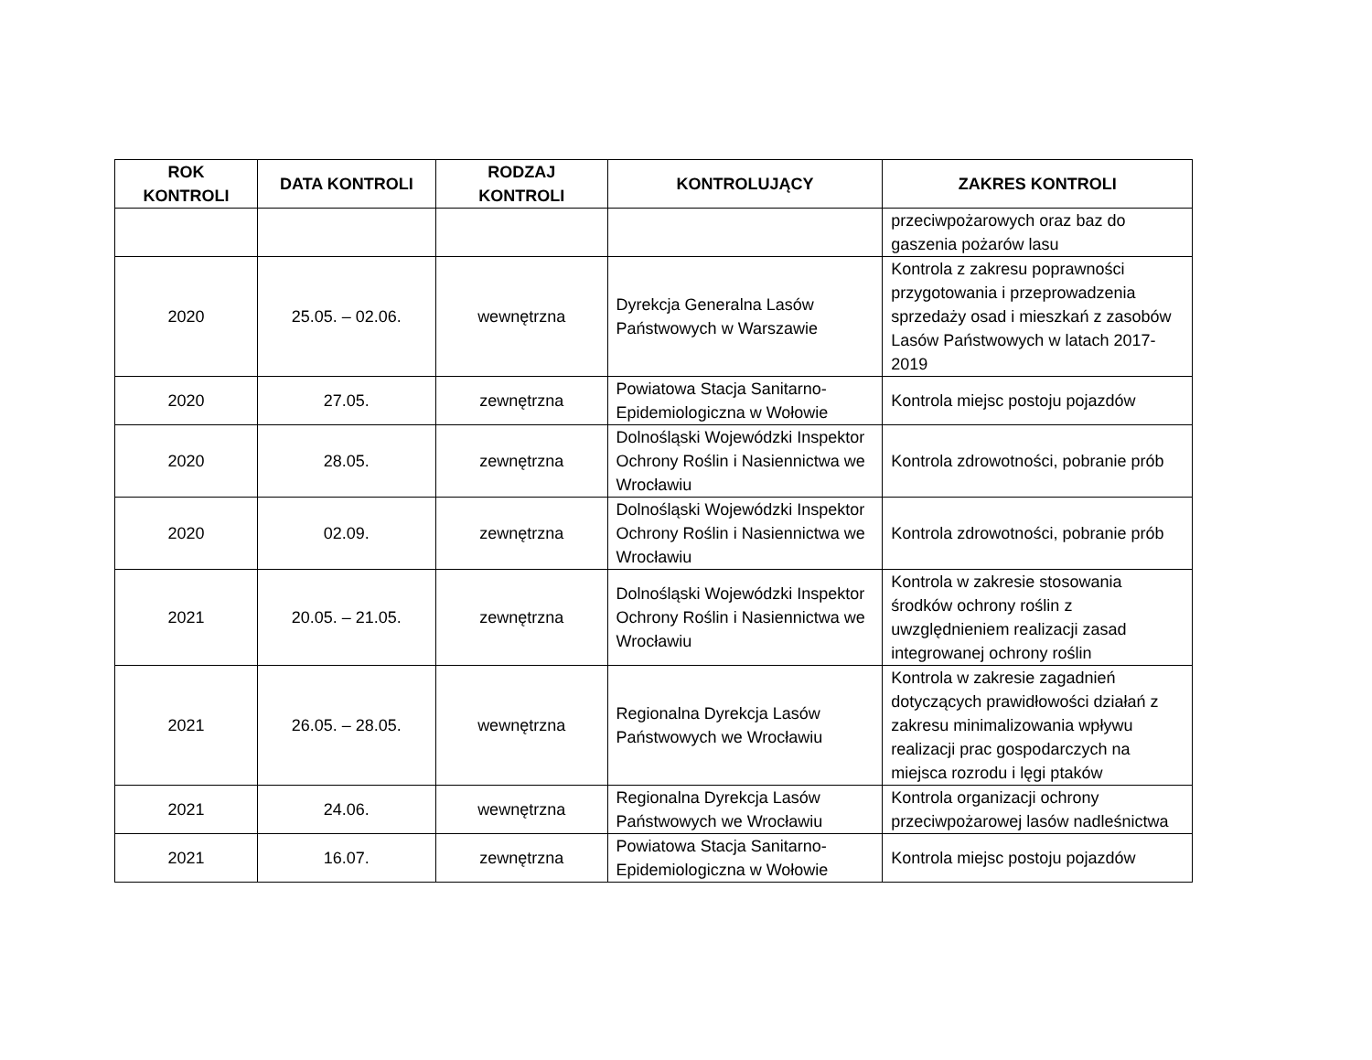| ROK KONTROLI | DATA KONTROLI | RODZAJ KONTROLI | KONTROLUJĄCY | ZAKRES KONTROLI |
| --- | --- | --- | --- | --- |
| | | | | przeciwpożarowych oraz baz do gaszenia pożarów lasu |
| 2020 | 25.05. – 02.06. | wewnętrzna | Dyrekcja Generalna Lasów Państwowych w Warszawie | Kontrola z zakresu poprawności przygotowania i przeprowadzenia sprzedaży osad i mieszkań z zasobów Lasów Państwowych w latach 2017-2019 |
| 2020 | 27.05. | zewnętrzna | Powiatowa Stacja Sanitarno-Epidemiologiczna w Wołowie | Kontrola miejsc postoju pojazdów |
| 2020 | 28.05. | zewnętrzna | Dolnośląski Wojewódzki Inspektor Ochrony Roślin i Nasiennictwa we Wrocławiu | Kontrola zdrowotności, pobranie prób |
| 2020 | 02.09. | zewnętrzna | Dolnośląski Wojewódzki Inspektor Ochrony Roślin i Nasiennictwa we Wrocławiu | Kontrola zdrowotności, pobranie prób |
| 2021 | 20.05. – 21.05. | zewnętrzna | Dolnośląski Wojewódzki Inspektor Ochrony Roślin i Nasiennictwa we Wrocławiu | Kontrola w zakresie stosowania środków ochrony roślin z uwzględnieniem realizacji zasad integrowanej ochrony roślin |
| 2021 | 26.05. – 28.05. | wewnętrzna | Regionalna Dyrekcja Lasów Państwowych we Wrocławiu | Kontrola w zakresie zagadnień dotyczących prawidłowości działań z zakresu minimalizowania wpływu realizacji prac gospodarczych na miejsca rozrodu i lęgi ptaków |
| 2021 | 24.06. | wewnętrzna | Regionalna Dyrekcja Lasów Państwowych we Wrocławiu | Kontrola organizacji ochrony przeciwpożarowej lasów nadleśnictwa |
| 2021 | 16.07. | zewnętrzna | Powiatowa Stacja Sanitarno-Epidemiologiczna w Wołowie | Kontrola miejsc postoju pojazdów |